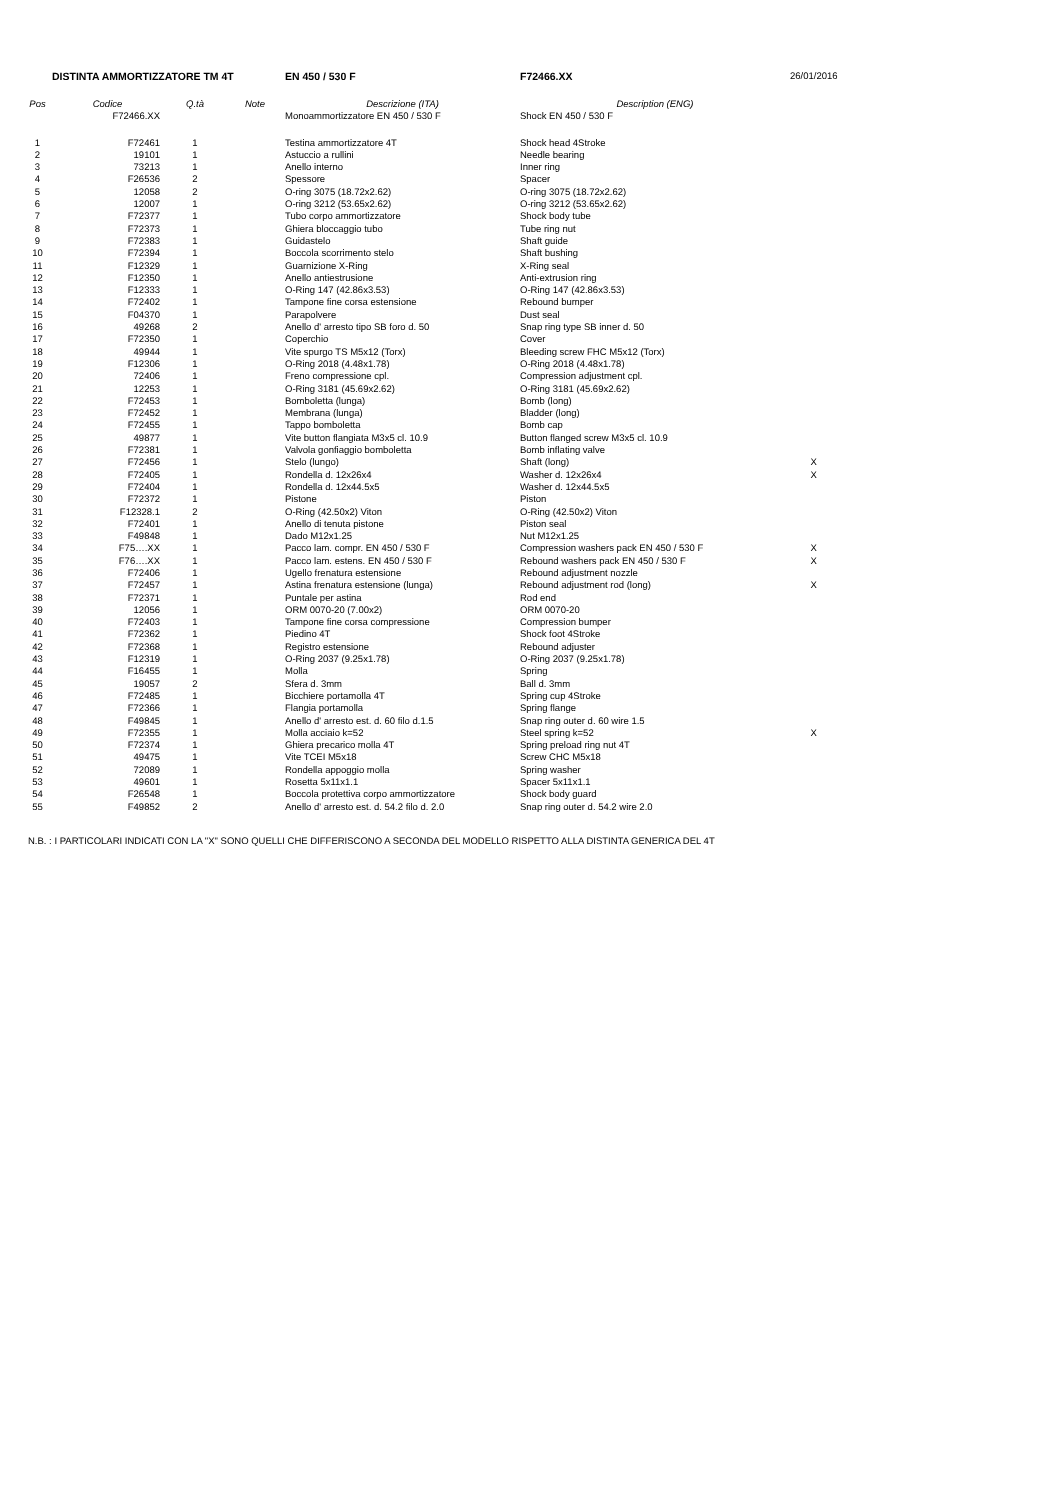| DISTINTA AMMORTIZZATORE TM 4T | | | | EN 450 / 530 F | F72466.XX | 26/01/2016 |
| Pos | Codice | Q.tà | Note | Descrizione (ITA) | Description (ENG) | |
| | F72466.XX | | | Monoammortizzatore EN 450 / 530 F | Shock EN 450 / 530 F | |
| 1 | F72461 | 1 | | Testina ammortizzatore 4T | Shock head 4Stroke | |
| 2 | 19101 | 1 | | Astuccio a rullini | Needle bearing | |
| 3 | 73213 | 1 | | Anello interno | Inner ring | |
| 4 | F26536 | 2 | | Spessore | Spacer | |
| 5 | 12058 | 2 | | O-ring 3075 (18.72x2.62) | O-ring 3075 (18.72x2.62) | |
| 6 | 12007 | 1 | | O-ring 3212 (53.65x2.62) | O-ring 3212 (53.65x2.62) | |
| 7 | F72377 | 1 | | Tubo corpo ammortizzatore | Shock body tube | |
| 8 | F72373 | 1 | | Ghiera bloccaggio tubo | Tube ring nut | |
| 9 | F72383 | 1 | | Guidastelo | Shaft guide | |
| 10 | F72394 | 1 | | Boccola scorrimento stelo | Shaft bushing | |
| 11 | F12329 | 1 | | Guarnizione X-Ring | X-Ring seal | |
| 12 | F12350 | 1 | | Anello antiestrusione | Anti-extrusion ring | |
| 13 | F12333 | 1 | | O-Ring 147 (42.86x3.53) | O-Ring 147 (42.86x3.53) | |
| 14 | F72402 | 1 | | Tampone fine corsa estensione | Rebound bumper | |
| 15 | F04370 | 1 | | Parapolvere | Dust seal | |
| 16 | 49268 | 2 | | Anello d' arresto tipo SB foro d. 50 | Snap ring type SB inner d. 50 | |
| 17 | F72350 | 1 | | Coperchio | Cover | |
| 18 | 49944 | 1 | | Vite spurgo TS M5x12 (Torx) | Bleeding screw FHC M5x12 (Torx) | |
| 19 | F12306 | 1 | | O-Ring 2018 (4.48x1.78) | O-Ring 2018 (4.48x1.78) | |
| 20 | 72406 | 1 | | Freno compressione cpl. | Compression adjustment cpl. | |
| 21 | 12253 | 1 | | O-Ring 3181 (45.69x2.62) | O-Ring 3181 (45.69x2.62) | |
| 22 | F72453 | 1 | | Bomboletta (lunga) | Bomb (long) | |
| 23 | F72452 | 1 | | Membrana (lunga) | Bladder (long) | |
| 24 | F72455 | 1 | | Tappo bomboletta | Bomb cap | |
| 25 | 49877 | 1 | | Vite button flangiata M3x5 cl. 10.9 | Button flanged screw M3x5 cl. 10.9 | |
| 26 | F72381 | 1 | | Valvola gonfiaggio bomboletta | Bomb inflating valve | |
| 27 | F72456 | 1 | | Stelo (lungo) | Shaft (long) | X |
| 28 | F72405 | 1 | | Rondella d. 12x26x4 | Washer d. 12x26x4 | X |
| 29 | F72404 | 1 | | Rondella d. 12x44.5x5 | Washer d. 12x44.5x5 | |
| 30 | F72372 | 1 | | Pistone | Piston | |
| 31 | F12328.1 | 2 | | O-Ring (42.50x2) Viton | O-Ring (42.50x2) Viton | |
| 32 | F72401 | 1 | | Anello di tenuta pistone | Piston seal | |
| 33 | F49848 | 1 | | Dado M12x1.25 | Nut M12x1.25 | |
| 34 | F75….XX | 1 | | Pacco lam. compr. EN 450 / 530 F | Compression washers pack EN 450 / 530 F | X |
| 35 | F76….XX | 1 | | Pacco lam. estens. EN 450 / 530 F | Rebound washers pack EN 450 / 530 F | X |
| 36 | F72406 | 1 | | Ugello frenatura estensione | Rebound adjustment nozzle | |
| 37 | F72457 | 1 | | Astina frenatura estensione (lunga) | Rebound adjustment rod (long) | X |
| 38 | F72371 | 1 | | Puntale per astina | Rod end | |
| 39 | 12056 | 1 | | ORM 0070-20 (7.00x2) | ORM 0070-20 | |
| 40 | F72403 | 1 | | Tampone fine corsa compressione | Compression bumper | |
| 41 | F72362 | 1 | | Piedino 4T | Shock foot 4Stroke | |
| 42 | F72368 | 1 | | Registro estensione | Rebound adjuster | |
| 43 | F12319 | 1 | | O-Ring 2037 (9.25x1.78) | O-Ring 2037 (9.25x1.78) | |
| 44 | F16455 | 1 | | Molla | Spring | |
| 45 | 19057 | 2 | | Sfera d. 3mm | Ball d. 3mm | |
| 46 | F72485 | 1 | | Bicchiere portamolla 4T | Spring cup 4Stroke | |
| 47 | F72366 | 1 | | Flangia portamolla | Spring flange | |
| 48 | F49845 | 1 | | Anello d' arresto est. d. 60 filo d.1.5 | Snap ring outer d. 60 wire 1.5 | |
| 49 | F72355 | 1 | | Molla acciaio k=52 | Steel spring k=52 | X |
| 50 | F72374 | 1 | | Ghiera precarico molla 4T | Spring preload ring nut 4T | |
| 51 | 49475 | 1 | | Vite TCEI M5x18 | Screw CHC M5x18 | |
| 52 | 72089 | 1 | | Rondella appoggio molla | Spring washer | |
| 53 | 49601 | 1 | | Rosetta 5x11x1.1 | Spacer 5x11x1.1 | |
| 54 | F26548 | 1 | | Boccola protettiva corpo ammortizzatore | Shock body guard | |
| 55 | F49852 | 2 | | Anello d' arresto est. d. 54.2 filo d. 2.0 | Snap ring outer d. 54.2 wire 2.0 | |
N.B. : I PARTICOLARI INDICATI CON LA "X" SONO QUELLI CHE DIFFERISCONO A SECONDA DEL MODELLO RISPETTO ALLA DISTINTA GENERICA DEL 4T